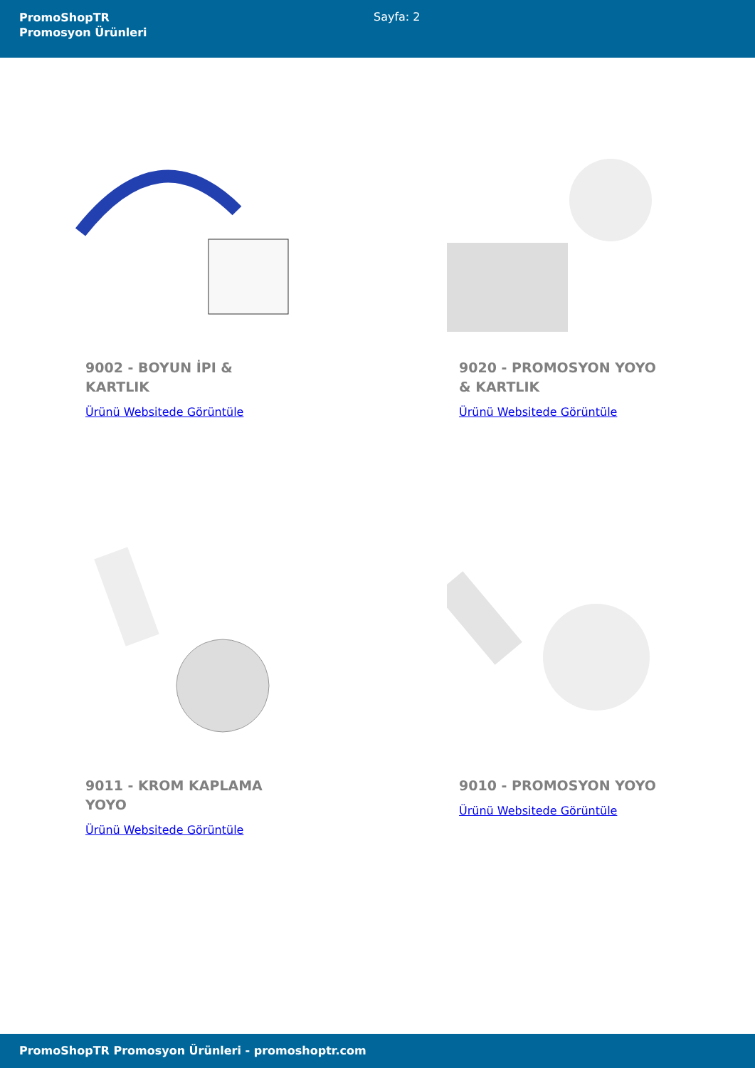PromoShopTR
Promosyon Ürünleri
Sayfa: 2
9002 - BOYUN İPI & KARTLIK
Ürünü Websitede Görüntüle
9020 - PROMOSYON YOYO & KARTLIK
Ürünü Websitede Görüntüle
9011 - KROM KAPLAMA YOYO
Ürünü Websitede Görüntüle
9010 - PROMOSYON YOYO
Ürünü Websitede Görüntüle
PromoShopTR Promosyon Ürünleri - promoshoptr.com